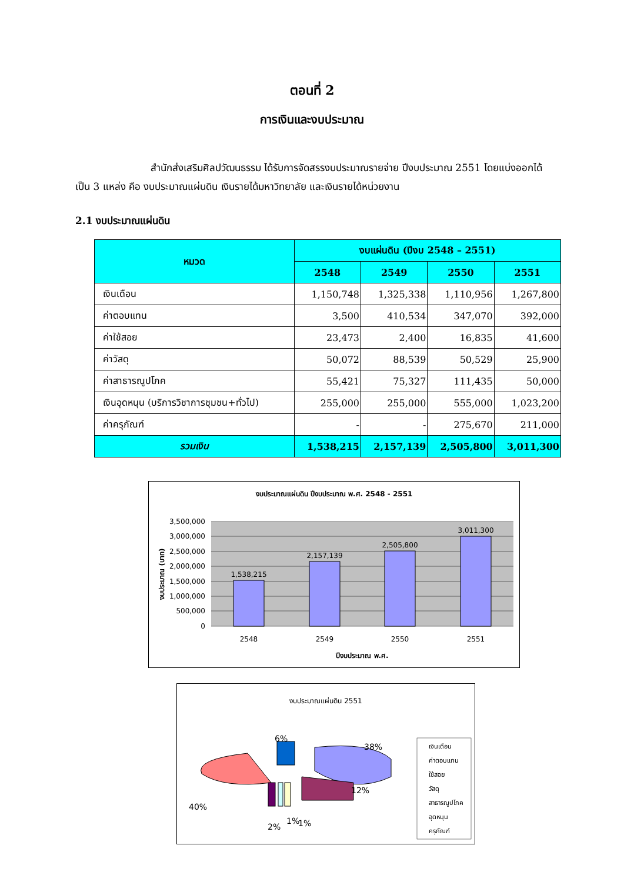ตอนที่ 2
การเงินและงบประมาณ
สำนักส่งเสริมศิลปวัฒนธรรม ได้รับการจัดสรรงบประมาณรายจ่าย ปีงบประมาณ 2551 โดยแบ่งออกได้เป็น 3 แหล่ง คือ งบประมาณแผ่นดิน เงินรายได้มหาวิทยาลัย และเงินรายได้หน่วยงาน
2.1 งบประมาณแผ่นดิน
| หมวด | งบแผ่นดิน (ปีงบ 2548 – 2551) | | | |
| --- | --- | --- | --- | --- |
| | 2548 | 2549 | 2550 | 2551 |
| เงินเดือน | 1,150,748 | 1,325,338 | 1,110,956 | 1,267,800 |
| ค่าตอบแทน | 3,500 | 410,534 | 347,070 | 392,000 |
| ค่าใช้สอย | 23,473 | 2,400 | 16,835 | 41,600 |
| ค่าวัสดุ | 50,072 | 88,539 | 50,529 | 25,900 |
| ค่าสาธารณูปโภค | 55,421 | 75,327 | 111,435 | 50,000 |
| เงินอุดหนุน (บริการวิชาการชุมชน+ทั่วไป) | 255,000 | 255,000 | 555,000 | 1,023,200 |
| ค่าครุภัณฑ์ | - | - | 275,670 | 211,000 |
| รวมเงิน | 1,538,215 | 2,157,139 | 2,505,800 | 3,011,300 |
งบประมาณแผ่นดิน ปีงบประมาณ พ.ศ. 2548 - 2551
3,500,000
3,000,000
2,500,000
2,000,000
1,500,000
1,000,000
500,000
0
1,538,215
2,157,139
2,505,800
3,011,300
2548
2549
2550
2551
ปีงบประมาณ พ.ศ.
งบประมาณ (บาท)
งบประมาณแผ่นดิน 2551
38%
12%
6%
40%
1%
2%
1%
เงินเดือน
ค่าตอบแทน
ใช้สอย
วัสดุ
สาธารณูปโภค
อุดหนุน
ครุภัณฑ์